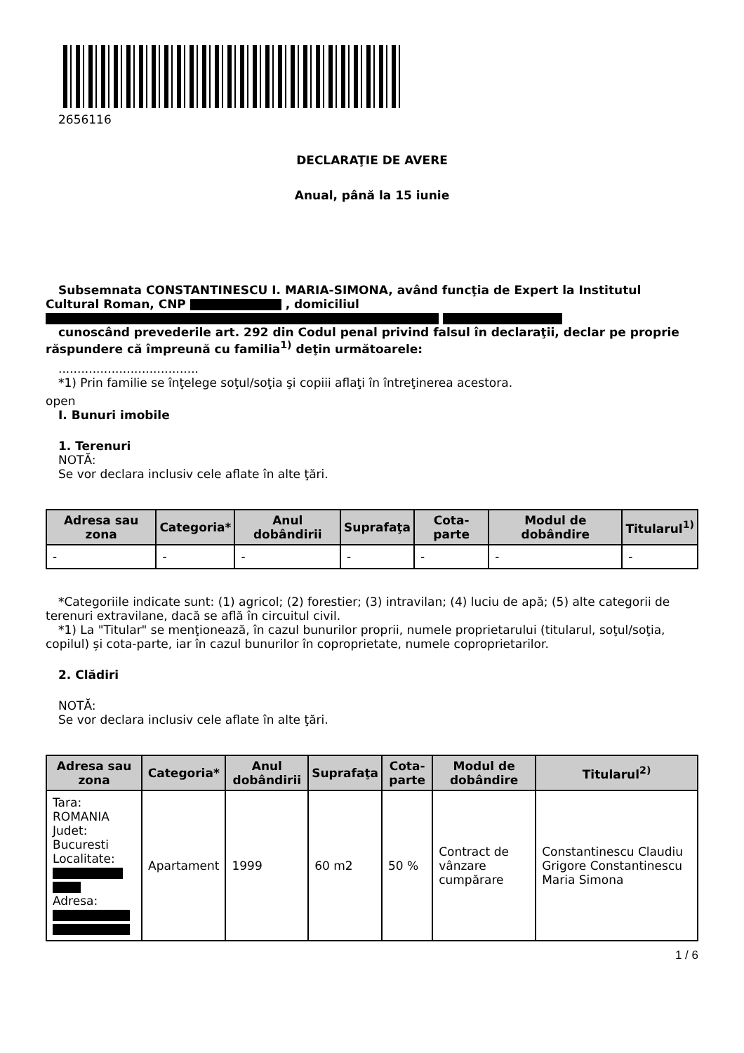2656116
DECLARAŢIE DE AVERE
Anual, până la 15 iunie
Subsemnata CONSTANTINESCU I. MARIA-SIMONA, având funcţia de Expert la Institutul Cultural Roman, CNP , domiciliul
cunoscând prevederile art. 292 din Codul penal privind falsul în declaraţii, declar pe proprie răspundere că împreună cu familia<sup>1)</sup> deţin următoarele:
.....................................
*1) Prin familie se înţelege soţul/soţia şi copiii aflaţi în întreţinerea acestora.
open
I. Bunuri imobile
1. Terenuri
NOTĂ:
Se vor declara inclusiv cele aflate în alte ţări.
| Adresa sau zona | Categoria* | Anul dobândirii | Suprafaţa | Cota-parte | Modul de dobândire | Titularul<sup>1)</sup> |
| --- | --- | --- | --- | --- | --- | --- |
| - | - | - | - | - | - | - |
*Categoriile indicate sunt: (1) agricol; (2) forestier; (3) intravilan; (4) luciu de apă; (5) alte categorii de terenuri extravilane, dacă se află în circuitul civil.
*1) La "Titular" se menţionează, în cazul bunurilor proprii, numele proprietarului (titularul, soţul/soţia, copilul) și cota-parte, iar în cazul bunurilor în coproprietate, numele coproprietarilor.
2. Clădiri
NOTĂ:
Se vor declara inclusiv cele aflate în alte ţări.
| Adresa sau zona | Categoria* | Anul dobândirii | Suprafaţa | Cota-parte | Modul de dobândire | Titularul<sup>2)</sup> |
| --- | --- | --- | --- | --- | --- | --- |
| Tara: ROMANIA Judet: Bucuresti Localitate: Adresa: | Apartament | 1999 | 60 m2 | 50 % | Contract de vânzare cumpărare | Constantinescu Claudiu Grigore Constantinescu Maria Simona |
1 / 6